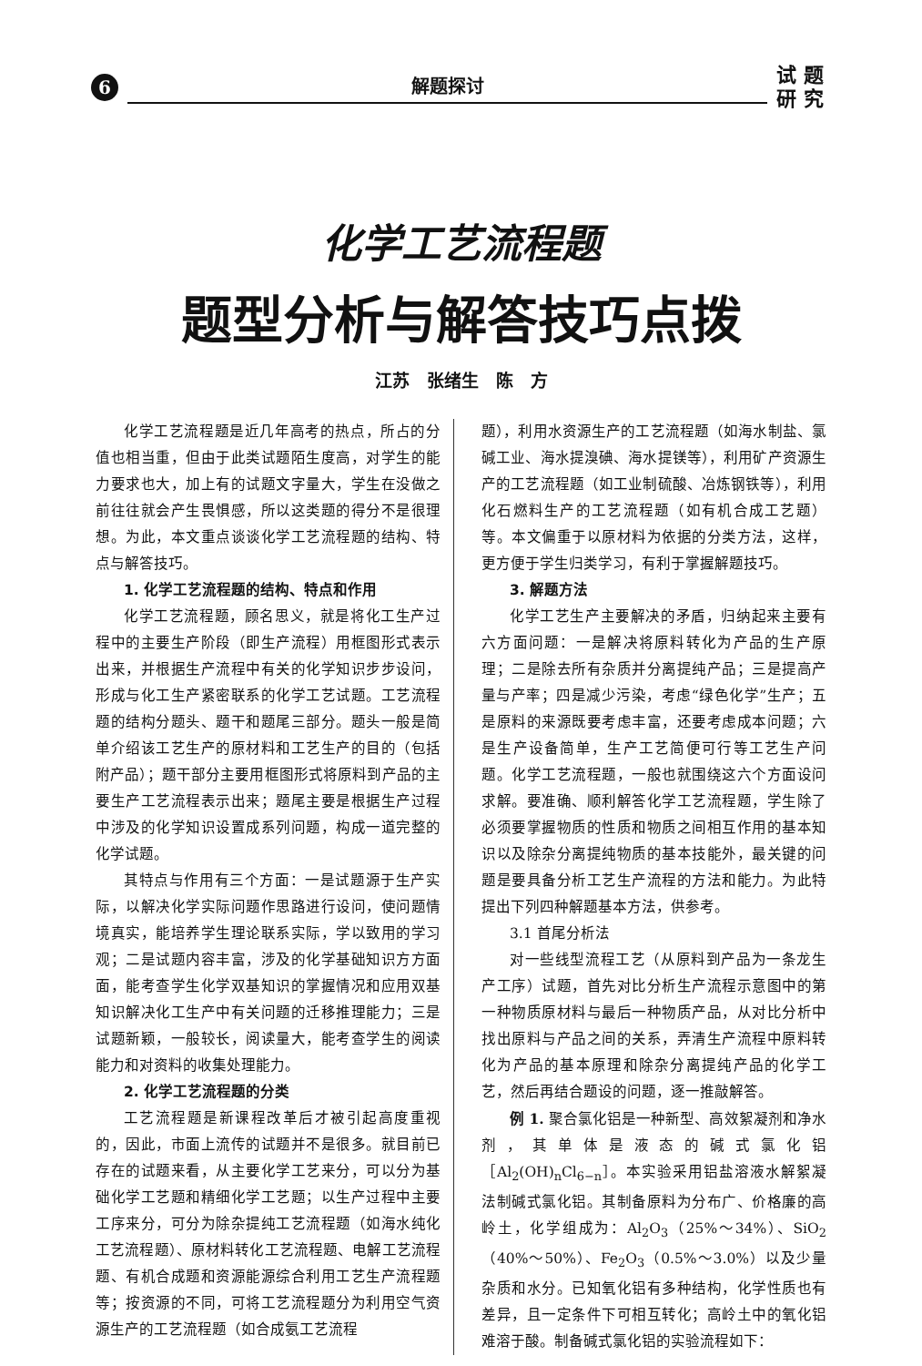6
解题探讨
试 题
研 究
化学工艺流程题
题型分析与解答技巧点拨
江苏　张绪生　陈　方
化学工艺流程题是近几年高考的热点，所占的分值也相当重，但由于此类试题陌生度高，对学生的能力要求也大，加上有的试题文字量大，学生在没做之前往往就会产生畏惧感，所以这类题的得分不是很理想。为此，本文重点谈谈化学工艺流程题的结构、特点与解答技巧。
1. 化学工艺流程题的结构、特点和作用
化学工艺流程题，顾名思义，就是将化工生产过程中的主要生产阶段（即生产流程）用框图形式表示出来，并根据生产流程中有关的化学知识步步设问，形成与化工生产紧密联系的化学工艺试题。工艺流程题的结构分题头、题干和题尾三部分。题头一般是简单介绍该工艺生产的原材料和工艺生产的目的（包括附产品）；题干部分主要用框图形式将原料到产品的主要生产工艺流程表示出来；题尾主要是根据生产过程中涉及的化学知识设置成系列问题，构成一道完整的化学试题。
其特点与作用有三个方面：一是试题源于生产实际，以解决化学实际问题作思路进行设问，使问题情境真实，能培养学生理论联系实际，学以致用的学习观；二是试题内容丰富，涉及的化学基础知识方方面面，能考查学生化学双基知识的掌握情况和应用双基知识解决化工生产中有关问题的迁移推理能力；三是试题新颖，一般较长，阅读量大，能考查学生的阅读能力和对资料的收集处理能力。
2. 化学工艺流程题的分类
工艺流程题是新课程改革后才被引起高度重视的，因此，市面上流传的试题并不是很多。就目前已存在的试题来看，从主要化学工艺来分，可以分为基础化学工艺题和精细化学工艺题；以生产过程中主要工序来分，可分为除杂提纯工艺流程题（如海水纯化工艺流程题）、原材料转化工艺流程题、电解工艺流程题、有机合成题和资源能源综合利用工艺生产流程题等；按资源的不同，可将工艺流程题分为利用空气资源生产的工艺流程题（如合成氨工艺流程
题），利用水资源生产的工艺流程题（如海水制盐、氯碱工业、海水提溴碘、海水提镁等），利用矿产资源生产的工艺流程题（如工业制硫酸、冶炼钢铁等），利用化石燃料生产的工艺流程题（如有机合成工艺题）等。本文偏重于以原材料为依据的分类方法，这样，更方便于学生归类学习，有利于掌握解题技巧。
3. 解题方法
化学工艺生产主要解决的矛盾，归纳起来主要有六方面问题：一是解决将原料转化为产品的生产原理；二是除去所有杂质并分离提纯产品；三是提高产量与产率；四是减少污染，考虑“绿色化学”生产；五是原料的来源既要考虑丰富，还要考虑成本问题；六是生产设备简单，生产工艺简便可行等工艺生产问题。化学工艺流程题，一般也就围绕这六个方面设问求解。要准确、顺利解答化学工艺流程题，学生除了必须要掌握物质的性质和物质之间相互作用的基本知识以及除杂分离提纯物质的基本技能外，最关键的问题是要具备分析工艺生产流程的方法和能力。为此特提出下列四种解题基本方法，供参考。
3.1 首尾分析法
对一些线型流程工艺（从原料到产品为一条龙生产工序）试题，首先对比分析生产流程示意图中的第一种物质原材料与最后一种物质产品，从对比分析中找出原料与产品之间的关系，弄清生产流程中原料转化为产品的基本原理和除杂分离提纯产品的化学工艺，然后再结合题设的问题，逐一推敲解答。
例 1. 聚合氯化铝是一种新型、高效絮凝剂和净水剂，其单体是液态的碱式氯化铝［Al<sub>2</sub>(OH)<sub>n</sub>Cl<sub>6−n</sub>］。本实验采用铝盐溶液水解絮凝法制碱式氯化铝。其制备原料为分布广、价格廉的高岭土，化学组成为：Al<sub>2</sub>O<sub>3</sub>（25%～34%）、SiO<sub>2</sub>（40%～50%）、Fe<sub>2</sub>O<sub>3</sub>（0.5%～3.0%）以及少量杂质和水分。已知氧化铝有多种结构，化学性质也有差异，且一定条件下可相互转化；高岭土中的氧化铝难溶于酸。制备碱式氯化铝的实验流程如下：